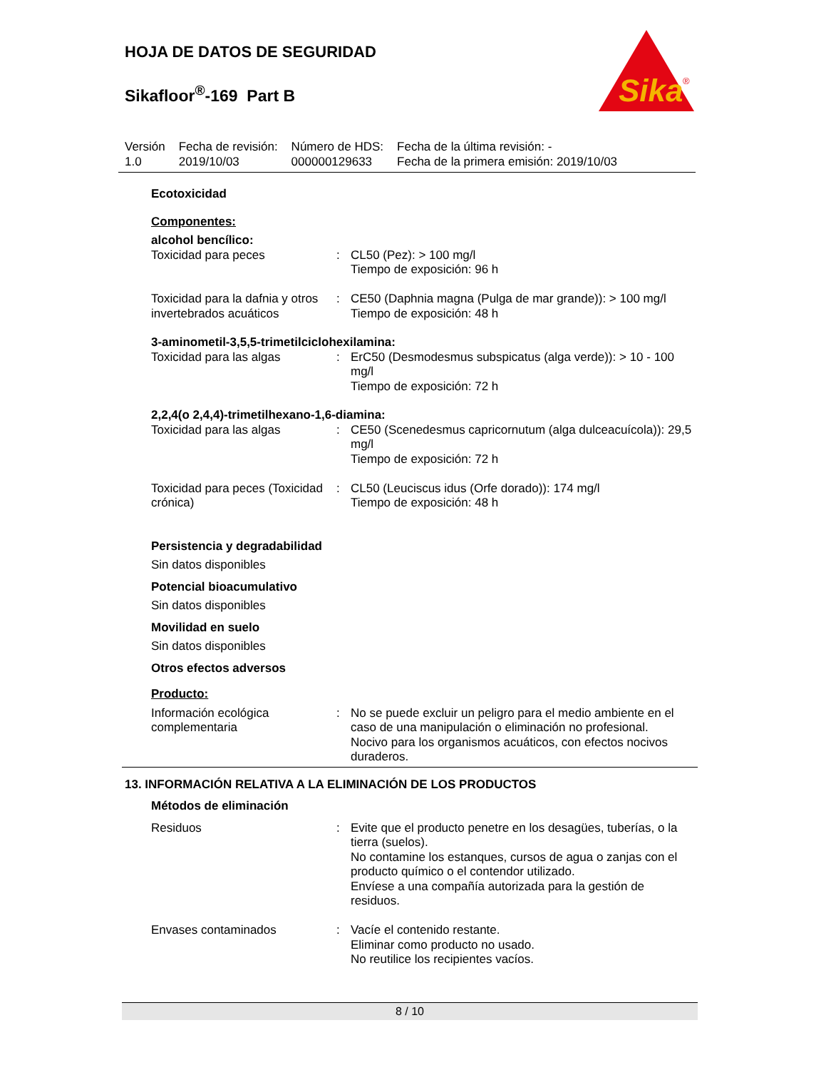HOJA DE DATOS DE SEGURIDAD
Sikafloor<sup>®</sup>-169 Part B
Sika
®
| Versión 1.0 | Fecha de revisión: 2019/10/03 | Número de HDS: 000000129633 | Fecha de la última revisión: - Fecha de la primera emisión: 2019/10/03 |
Ecotoxicidad
Componentes:
alcohol bencílico:
| Toxicidad para peces | : | CL50 (Pez): > 100 mg/l Tiempo de exposición: 96 h |
| Toxicidad para la dafnia y otros invertebrados acuáticos | : | CE50 (Daphnia magna (Pulga de mar grande)): > 100 mg/l Tiempo de exposición: 48 h |
3-aminometil-3,5,5-trimetilciclohexilamina:
| Toxicidad para las algas | : | ErC50 (Desmodesmus subspicatus (alga verde)): > 10 - 100 mg/l Tiempo de exposición: 72 h |
2,2,4(o 2,4,4)-trimetilhexano-1,6-diamina:
| Toxicidad para las algas | : | CE50 (Scenedesmus capricornutum (alga dulceacuícola)): 29,5 mg/l Tiempo de exposición: 72 h |
| Toxicidad para peces (Toxicidad crónica) | : | CL50 (Leuciscus idus (Orfe dorado)): 174 mg/l Tiempo de exposición: 48 h |
Persistencia y degradabilidad
Sin datos disponibles
Potencial bioacumulativo
Sin datos disponibles
Movilidad en suelo
Sin datos disponibles
Otros efectos adversos
Producto:
| Información ecológica complementaria | : | No se puede excluir un peligro para el medio ambiente en el caso de una manipulación o eliminación no profesional. Nocivo para los organismos acuáticos, con efectos nocivos duraderos. |
13. INFORMACIÓN RELATIVA A LA ELIMINACIÓN DE LOS PRODUCTOS
Métodos de eliminación
| Residuos | : | Evite que el producto penetre en los desagües, tuberías, o la tierra (suelos). No contamine los estanques, cursos de agua o zanjas con el producto químico o el contendor utilizado. Envíese a una compañía autorizada para la gestión de residuos. |
| Envases contaminados | : | Vacíe el contenido restante. Eliminar como producto no usado. No reutilice los recipientes vacíos. |
8 / 10